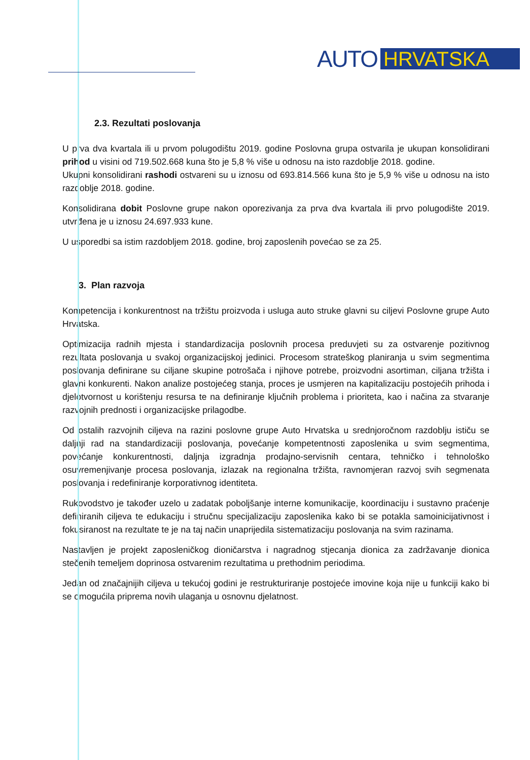AUTO HRVATSKA
2.3. Rezultati poslovanja
U prva dva kvartala ili u prvom polugodištu 2019. godine Poslovna grupa ostvarila je ukupan konsolidirani prihod u visini od 719.502.668 kuna što je 5,8 % više u odnosu na isto razdoblje 2018. godine.
Ukupni konsolidirani rashodi ostvareni su u iznosu od 693.814.566 kuna što je 5,9 % više u odnosu na isto razdoblje 2018. godine.
Konsolidirana dobit Poslovne grupe nakon oporezivanja za prva dva kvartala ili prvo polugodište 2019. utvrđena je u iznosu 24.697.933 kune.
U usporedbi sa istim razdobljem 2018. godine, broj zaposlenih povećao se za 25.
3. Plan razvoja
Kompetencija i konkurentnost na tržištu proizvoda i usluga auto struke glavni su ciljevi Poslovne grupe Auto Hrvatska.
Optimizacija radnih mjesta i standardizacija poslovnih procesa preduvjeti su za ostvarenje pozitivnog rezultata poslovanja u svakoj organizacijskoj jedinici. Procesom strateškog planiranja u svim segmentima poslovanja definirane su ciljane skupine potrošača i njihove potrebe, proizvodni asortiman, ciljana tržišta i glavni konkurenti. Nakon analize postojećeg stanja, proces je usmjeren na kapitalizaciju postojećih prihoda i djelotvornost u korištenju resursa te na definiranje ključnih problema i prioriteta, kao i načina za stvaranje razvojnih prednosti i organizacijske prilagodbe.
Od ostalih razvojnih ciljeva na razini poslovne grupe Auto Hrvatska u srednjoročnom razdoblju ističu se daljnji rad na standardizaciji poslovanja, povećanje kompetentnosti zaposlenika u svim segmentima, povećanje konkurentnosti, daljnja izgradnja prodajno-servisnih centara, tehničko i tehnološko osuvremenjivanje procesa poslovanja, izlazak na regionalna tržišta, ravnomjeran razvoj svih segmenata poslovanja i redefiniranje korporativnog identiteta.
Rukovodstvo je također uzelo u zadatak poboljšanje interne komunikacije, koordinaciju i sustavno praćenje definiranih ciljeva te edukaciju i stručnu specijalizaciju zaposlenika kako bi se potakla samoinicijativnost i fokusiranost na rezultate te je na taj način unaprijedila sistematizaciju poslovanja na svim razinama.
Nastavljen je projekt zaposleničkog dioničarstva i nagradnog stjecanja dionica za zadržavanje dionica stečenih temeljem doprinosa ostvarenim rezultatima u prethodnim periodima.
Jedan od značajnijih ciljeva u tekućoj godini je restrukturiranje postojeće imovine koja nije u funkciji kako bi se omogućila priprema novih ulaganja u osnovnu djelatnost.